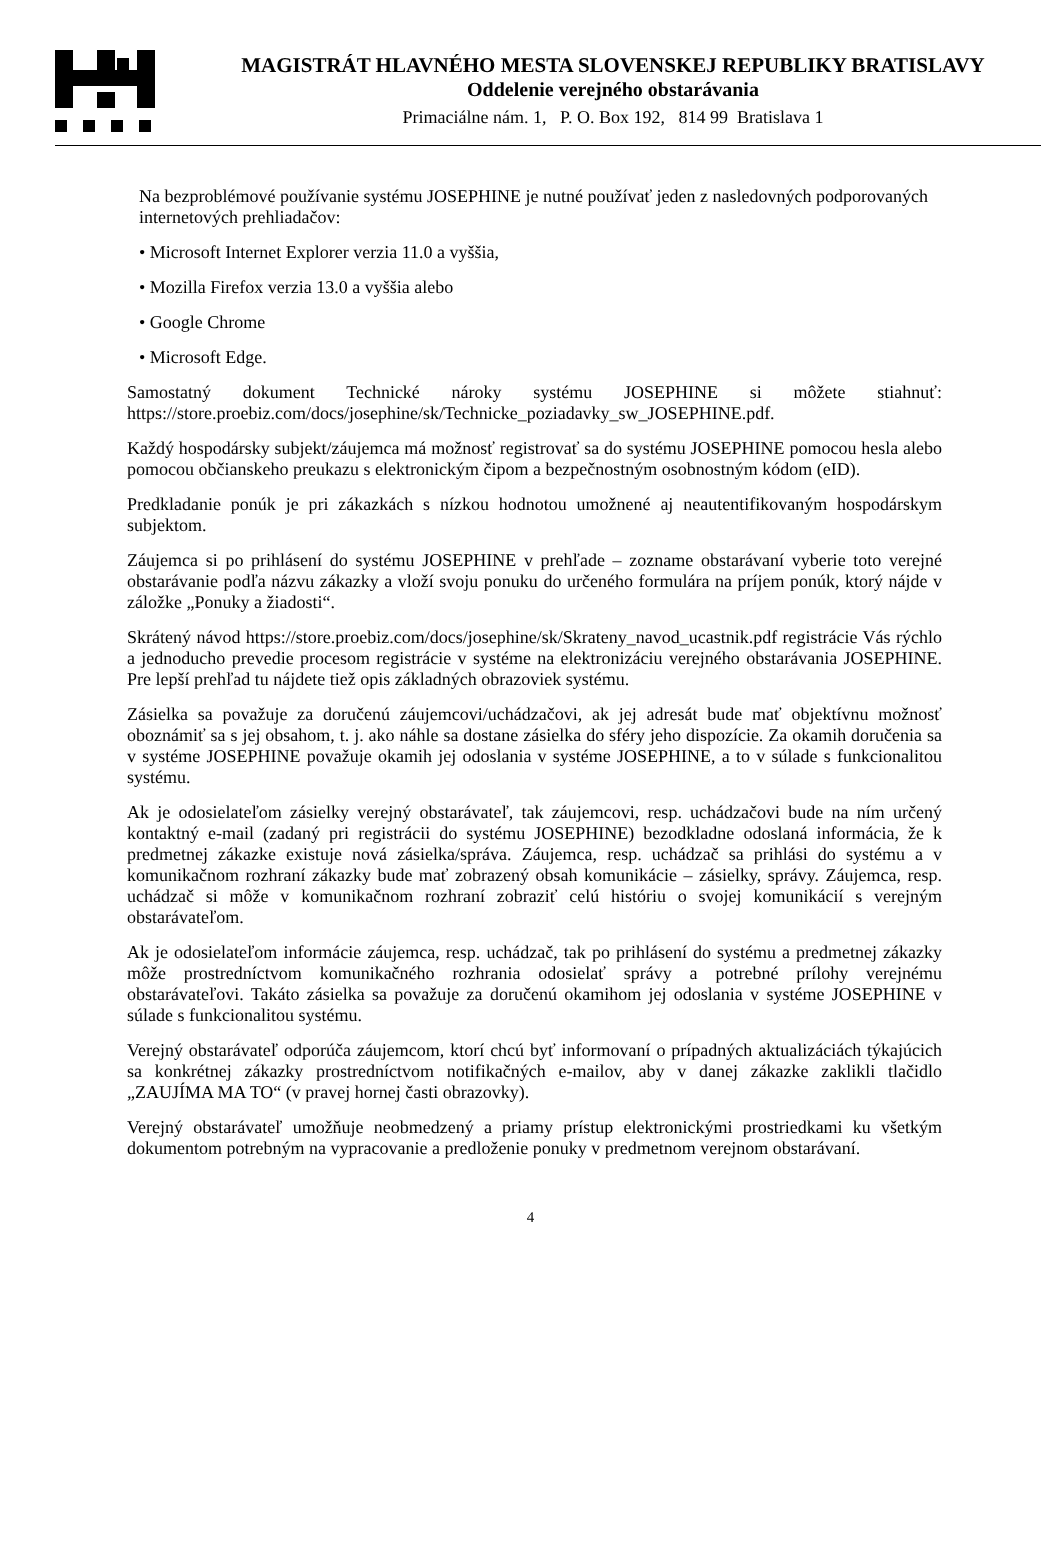MAGISTRÁT HLAVNÉHO MESTA SLOVENSKEJ REPUBLIKY BRATISLAVY
Oddelenie verejného obstarávania
Primaciálne nám. 1, P. O. Box 192, 814 99 Bratislava 1
Na bezproblémové používanie systému JOSEPHINE je nutné používať jeden z nasledovných podporovaných internetových prehliadačov:
• Microsoft Internet Explorer verzia 11.0 a vyššia,
• Mozilla Firefox verzia 13.0 a vyššia alebo
• Google Chrome
• Microsoft Edge.
Samostatný dokument Technické nároky systému JOSEPHINE si môžete stiahnuť: https://store.proebiz.com/docs/josephine/sk/Technicke_poziadavky_sw_JOSEPHINE.pdf.
Každý hospodársky subjekt/záujemca má možnosť registrovať sa do systému JOSEPHINE pomocou hesla alebo pomocou občianskeho preukazu s elektronickým čipom a bezpečnostným osobnostným kódom (eID).
Predkladanie ponúk je pri zákazkách s nízkou hodnotou umožnené aj neautentifikovaným hospodárskym subjektom.
Záujemca si po prihlásení do systému JOSEPHINE v prehľade – zozname obstarávaní vyberie toto verejné obstarávanie podľa názvu zákazky a vloží svoju ponuku do určeného formulára na príjem ponúk, ktorý nájde v záložke „Ponuky a žiadosti“.
Skrátený návod https://store.proebiz.com/docs/josephine/sk/Skrateny_navod_ucastnik.pdf registrácie Vás rýchlo a jednoducho prevedie procesom registrácie v systéme na elektronizáciu verejného obstarávania JOSEPHINE. Pre lepší prehľad tu nájdete tiež opis základných obrazoviek systému.
Zásielka sa považuje za doručenú záujemcovi/uchádzačovi, ak jej adresát bude mať objektívnu možnosť oboznámiť sa s jej obsahom, t. j. ako náhle sa dostane zásielka do sféry jeho dispozície. Za okamih doručenia sa v systéme JOSEPHINE považuje okamih jej odoslania v systéme JOSEPHINE, a to v súlade s funkcionalitou systému.
Ak je odosielateľom zásielky verejný obstarávateľ, tak záujemcovi, resp. uchádzačovi bude na ním určený kontaktný e-mail (zadaný pri registrácii do systému JOSEPHINE) bezodkladne odoslaná informácia, že k predmetnej zákazke existuje nová zásielka/správa. Záujemca, resp. uchádzač sa prihlási do systému a v komunikačnom rozhraní zákazky bude mať zobrazený obsah komunikácie – zásielky, správy. Záujemca, resp. uchádzač si môže v komunikačnom rozhraní zobraziť celú históriu o svojej komunikácií s verejným obstarávateľom.
Ak je odosielateľom informácie záujemca, resp. uchádzač, tak po prihlásení do systému a predmetnej zákazky môže prostredníctvom komunikačného rozhrania odosielať správy a potrebné prílohy verejnému obstarávateľovi. Takáto zásielka sa považuje za doručenú okamihom jej odoslania v systéme JOSEPHINE v súlade s funkcionalitou systému.
Verejný obstarávateľ odporúča záujemcom, ktorí chcú byť informovaní o prípadných aktualizáciách týkajúcich sa konkrétnej zákazky prostredníctvom notifikačných e-mailov, aby v danej zákazke zaklikli tlačidlo „ZAUJÍMA MA TO“ (v pravej hornej časti obrazovky).
Verejný obstarávateľ umožňuje neobmedzený a priamy prístup elektronickými prostriedkami ku všetkým dokumentom potrebným na vypracovanie a predloženie ponuky v predmetnom verejnom obstarávaní.
4